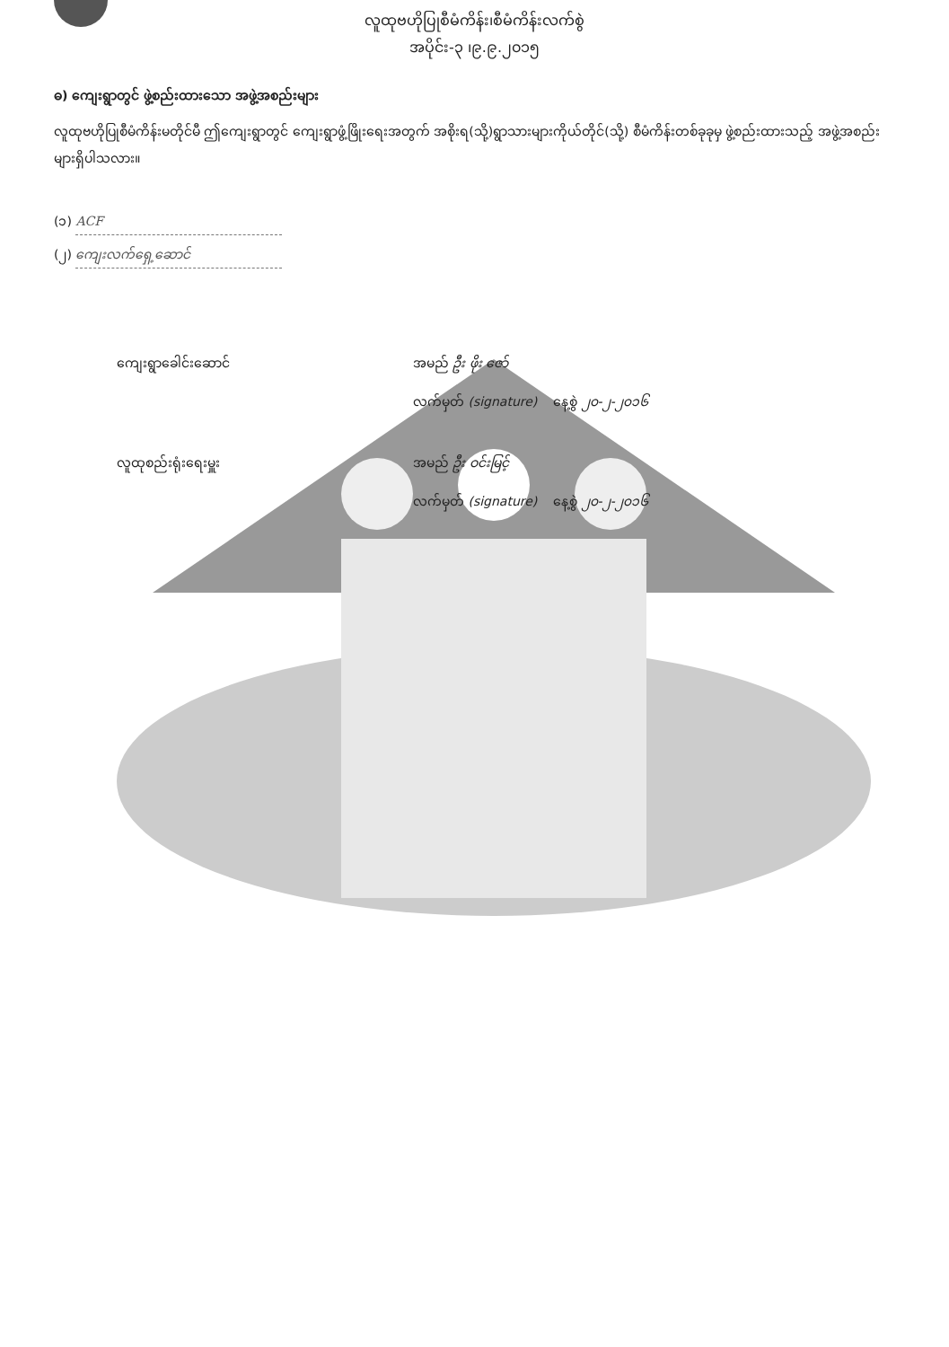လူထုဗဟိုပြုစီမံကိန်း၊စီမံကိန်းလက်စွဲ
အပိုင်း-၃ ၊၉.၉.၂၀၁၅
ဓ) ကျေးရွာတွင် ဖွဲ့စည်းထားသော အဖွဲ့အစည်းများ
လူထုဗဟိုပြုစီမံကိန်းမတိုင်မီ ဤကျေးရွာတွင် ကျေးရွာဖွံ့ဖြိုးရေးအတွက် အစိုးရ(သို့)ရွာသားများကိုယ်တိုင်(သို့) စီမံကိန်းတစ်ခုခုမှ ဖွဲ့စည်းထားသည့် အဖွဲ့အစည်းများရှိပါသလား။
(၁) ACF
(၂) ကျေးလက်ရှေ့ဆောင်
ကျေးရွာခေါင်းဆောင် အမည် ဦး ဖိုး ဇော်
လက်မှတ် (signature) နေ့စွဲ ၂၀-၂-၂၀၁၆
လူထုစည်းရုံးရေးမှူး အမည် ဦး ဝင်းမြင့်
လက်မှတ် (signature) နေ့စွဲ ၂၀-၂-၂၀၁၆